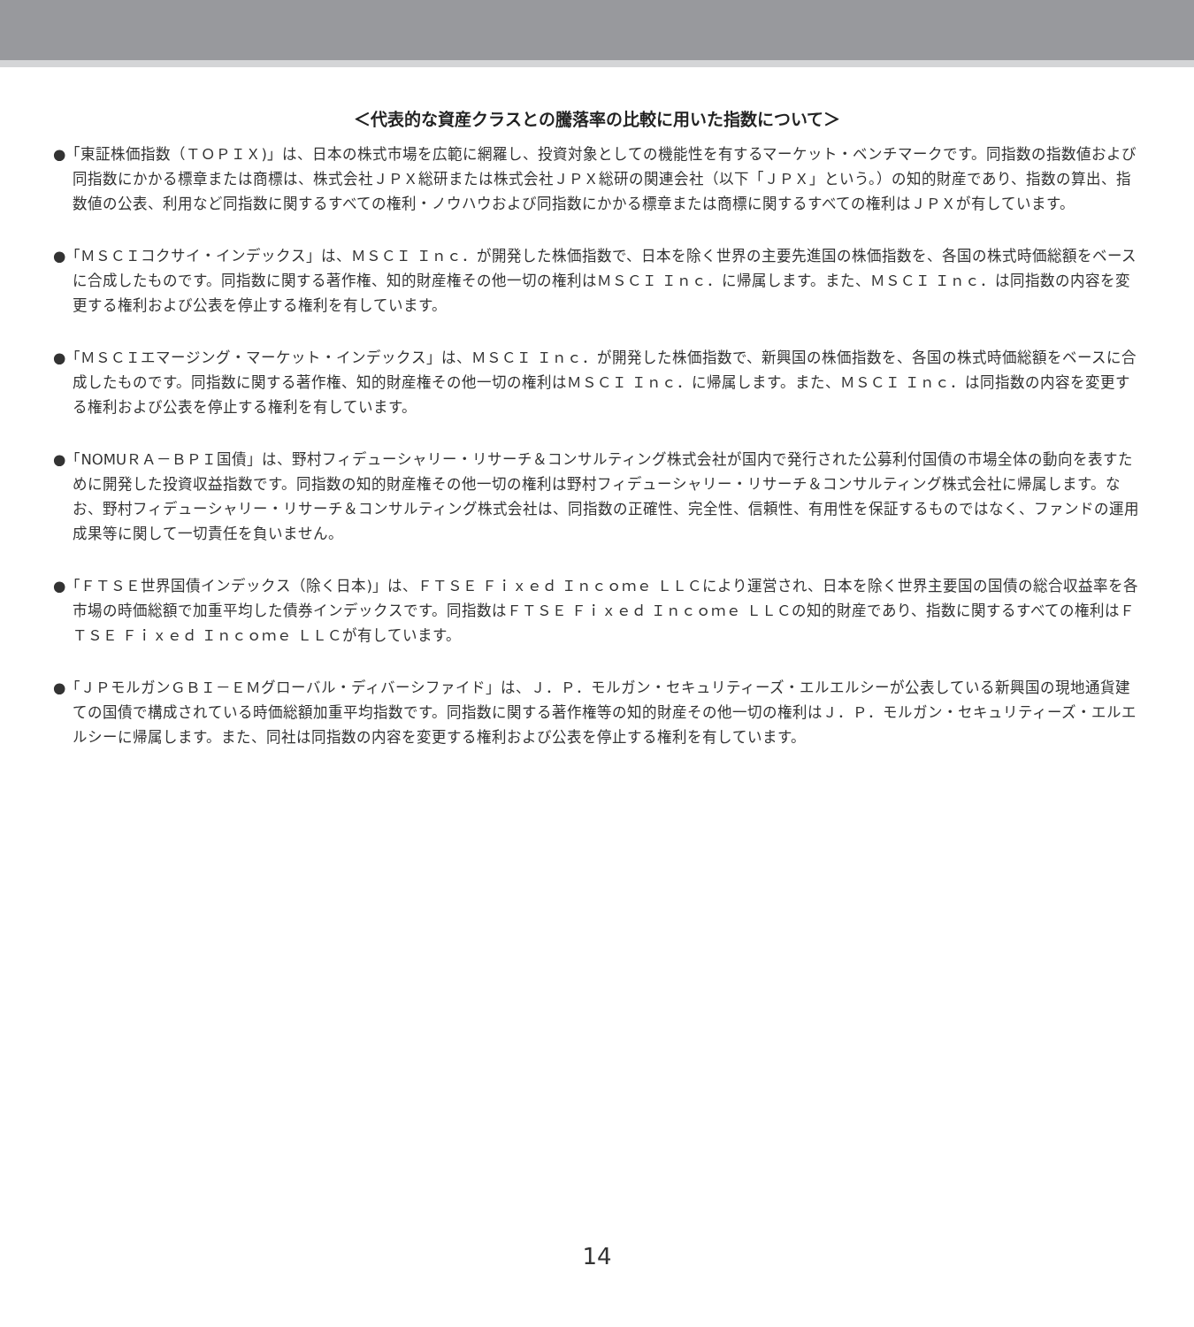＜代表的な資産クラスとの騰落率の比較に用いた指数について＞
●「東証株価指数（ＴＯＰＩＸ)」は、日本の株式市場を広範に網羅し、投資対象としての機能性を有するマーケット・ベンチマークです。同指数の指数値および同指数にかかる標章または商標は、株式会社ＪＰＸ総研または株式会社ＪＰＸ総研の関連会社（以下「ＪＰＸ」という。）の知的財産であり、指数の算出、指数値の公表、利用など同指数に関するすべての権利・ノウハウおよび同指数にかかる標章または商標に関するすべての権利はＪＰＸが有しています。
●「ＭＳＣＩコクサイ・インデックス」は、ＭＳＣＩ Ｉｎｃ．が開発した株価指数で、日本を除く世界の主要先進国の株価指数を、各国の株式時価総額をベースに合成したものです。同指数に関する著作権、知的財産権その他一切の権利はＭＳＣＩ Ｉｎｃ．に帰属します。また、ＭＳＣＩ Ｉｎｃ．は同指数の内容を変更する権利および公表を停止する権利を有しています。
●「ＭＳＣＩエマージング・マーケット・インデックス」は、ＭＳＣＩ Ｉｎｃ．が開発した株価指数で、新興国の株価指数を、各国の株式時価総額をベースに合成したものです。同指数に関する著作権、知的財産権その他一切の権利はＭＳＣＩ Ｉｎｃ．に帰属します。また、ＭＳＣＩ Ｉｎｃ．は同指数の内容を変更する権利および公表を停止する権利を有しています。
●「NOMUＲＡ－ＢＰＩ国債」は、野村フィデューシャリー・リサーチ＆コンサルティング株式会社が国内で発行された公募利付国債の市場全体の動向を表すために開発した投資収益指数です。同指数の知的財産権その他一切の権利は野村フィデューシャリー・リサーチ＆コンサルティング株式会社に帰属します。なお、野村フィデューシャリー・リサーチ＆コンサルティング株式会社は、同指数の正確性、完全性、信頼性、有用性を保証するものではなく、ファンドの運用成果等に関して一切責任を負いません。
●「ＦＴＳＥ世界国債インデックス（除く日本)」は、ＦＴＳＥ Ｆｉｘｅｄ Ｉｎｃｏｍｅ ＬＬＣにより運営され、日本を除く世界主要国の国債の総合収益率を各市場の時価総額で加重平均した債券インデックスです。同指数はＦＴＳＥ Ｆｉｘｅｄ Ｉｎｃｏｍｅ ＬＬＣの知的財産であり、指数に関するすべての権利はＦＴＳＥ Ｆｉｘｅｄ Ｉｎｃｏｍｅ ＬＬＣが有しています。
●「ＪＰモルガンＧＢＩ－ＥＭグローバル・ディバーシファイド」は、Ｊ．Ｐ．モルガン・セキュリティーズ・エルエルシーが公表している新興国の現地通貨建ての国債で構成されている時価総額加重平均指数です。同指数に関する著作権等の知的財産その他一切の権利はＪ．Ｐ．モルガン・セキュリティーズ・エルエルシーに帰属します。また、同社は同指数の内容を変更する権利および公表を停止する権利を有しています。
14